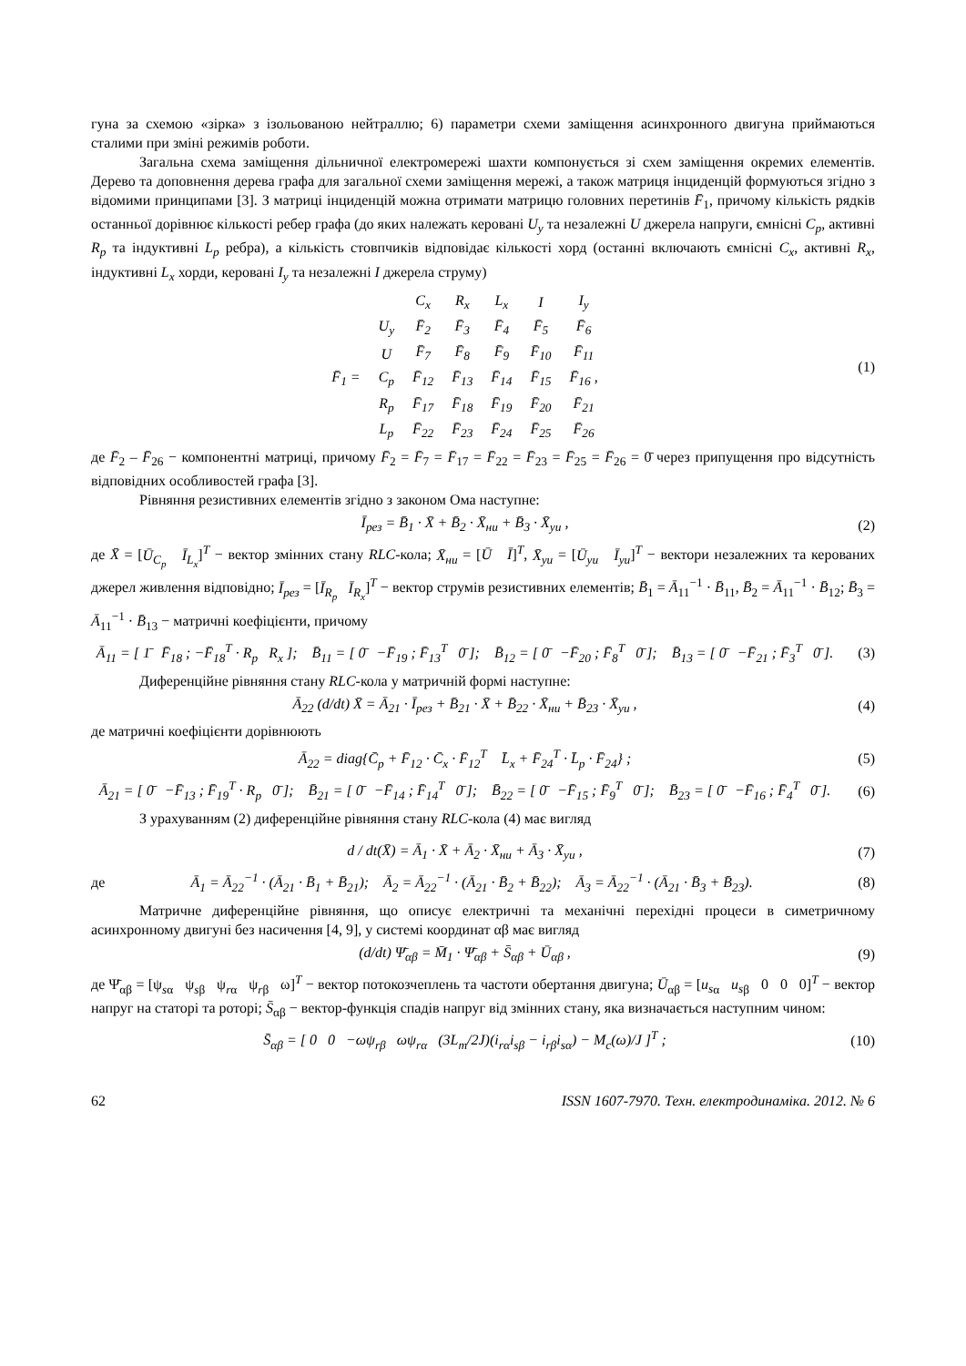гуна за схемою «зірка» з ізольованою нейтраллю; 6) параметри схеми заміщення асинхронного двигуна приймаються сталими при зміні режимів роботи.
Загальна схема заміщення дільничної електромережі шахти компонується зі схем заміщення окремих елементів. Дерево та доповнення дерева графа для загальної схеми заміщення мережі, а також матриця інциденцій формуються згідно з відомими принципами [3]. З матриці інциденцій можна отримати матрицю головних перетинів F̄<sub>1</sub>, причому кількість рядків останньої дорівнює кількості ребер графа (до яких належать керовані U<sub>y</sub> та незалежні U джерела напруги, ємнісні C<sub>p</sub>, активні R<sub>p</sub> та індуктивні L<sub>p</sub> ребра), а кількість стовпчиків відповідає кількості хорд (останні включають ємнісні C<sub>x</sub>, активні R<sub>x</sub>, індуктивні L<sub>x</sub> хорди, керовані I<sub>y</sub> та незалежні I джерела струму)
| | | C<sub>x</sub> | R<sub>x</sub> | L<sub>x</sub> | I | I<sub>y</sub> |
| | U<sub>y</sub> | F̄<sub>2</sub> | F̄<sub>3</sub> | F̄<sub>4</sub> | F̄<sub>5</sub> | F̄<sub>6</sub> |
| | U | F̄<sub>7</sub> | F̄<sub>8</sub> | F̄<sub>9</sub> | F̄<sub>10</sub> | F̄<sub>11</sub> |
| F̄<sub>1</sub> = | C<sub>p</sub> | F̄<sub>12</sub> | F̄<sub>13</sub> | F̄<sub>14</sub> | F̄<sub>15</sub> | F̄<sub>16</sub> , |
| | R<sub>p</sub> | F̄<sub>17</sub> | F̄<sub>18</sub> | F̄<sub>19</sub> | F̄<sub>20</sub> | F̄<sub>21</sub> |
| | L<sub>p</sub> | F̄<sub>22</sub> | F̄<sub>23</sub> | F̄<sub>24</sub> | F̄<sub>25</sub> | F̄<sub>26</sub> |
(1)
де F̄<sub>2</sub> – F̄<sub>26</sub> − компонентні матриці, причому F̄<sub>2</sub> = F̄<sub>7</sub> = F̄<sub>17</sub> = F̄<sub>22</sub> = F̄<sub>23</sub> = F̄<sub>25</sub> = F̄<sub>26</sub> = 0̄ через припущення про відсутність відповідних особливостей графа [3].
Рівняння резистивних елементів згідно з законом Ома наступне:
Ī<sub>рез</sub> = B̄<sub>1</sub> · X̄ + B̄<sub>2</sub> · X̄<sub>ни</sub> + B̄<sub>3</sub> · X̄<sub>уи</sub> ,
(2)
де X̄ = [Ū<sub>C<sub>p</sub></sub> Ī<sub>L<sub>x</sub></sub>]<sup>T</sup> − вектор змінних стану RLC-кола; X̄<sub>ни</sub> = [Ū Ī]<sup>T</sup>, X̄<sub>уи</sub> = [Ū<sub>уи</sub> Ī<sub>уи</sub>]<sup>T</sup> − вектори незалежних та керованих джерел живлення відповідно; Ī<sub>рез</sub> = [Ī<sub>R<sub>p</sub></sub> Ī<sub>R<sub>x</sub></sub>]<sup>T</sup> − вектор струмів резистивних елементів; B̄<sub>1</sub> = Ā<sub>11</sub><sup>−1</sup> · B̄<sub>11</sub>, B̄<sub>2</sub> = Ā<sub>11</sub><sup>−1</sup> · B̄<sub>12</sub>; B̄<sub>3</sub> = Ā<sub>11</sub><sup>−1</sup> · B̄<sub>13</sub> − матричні коефіцієнти, причому
Ā<sub>11</sub> = [ 1̄ F̄<sub>18</sub> ; −F̄<sub>18</sub><sup>T</sup> · R<sub>p</sub> R<sub>x</sub> ]; B̄<sub>11</sub> = [ 0̄ −F̄<sub>19</sub> ; F̄<sub>13</sub><sup>T</sup> 0̄ ]; B̄<sub>12</sub> = [ 0̄ −F̄<sub>20</sub> ; F̄<sub>8</sub><sup>T</sup> 0̄ ]; B̄<sub>13</sub> = [ 0̄ −F̄<sub>21</sub> ; F̄<sub>3</sub><sup>T</sup> 0̄ ].
(3)
Диференційне рівняння стану RLC-кола у матричній формі наступне:
Ā<sub>22</sub> (d/dt) X̄ = Ā<sub>21</sub> · Ī<sub>рез</sub> + B̄<sub>21</sub> · X̄ + B̄<sub>22</sub> · X̄<sub>ни</sub> + B̄<sub>23</sub> · X̄<sub>уи</sub> ,
(4)
де матричні коефіцієнти дорівнюють
Ā<sub>22</sub> = diag{C̄<sub>p</sub> + F̄<sub>12</sub> · C̄<sub>x</sub> · F̄<sub>12</sub><sup>T</sup> L̄<sub>x</sub> + F̄<sub>24</sub><sup>T</sup> · L̄<sub>p</sub> · F̄<sub>24</sub>} ;
(5)
Ā<sub>21</sub> = [ 0̄ −F̄<sub>13</sub> ; F̄<sub>19</sub><sup>T</sup> · R<sub>p</sub> 0̄ ]; B̄<sub>21</sub> = [ 0̄ −F̄<sub>14</sub> ; F̄<sub>14</sub><sup>T</sup> 0̄ ]; B̄<sub>22</sub> = [ 0̄ −F̄<sub>15</sub> ; F̄<sub>9</sub><sup>T</sup> 0̄ ]; B̄<sub>23</sub> = [ 0̄ −F̄<sub>16</sub> ; F̄<sub>4</sub><sup>T</sup> 0̄ ].
(6)
З урахуванням (2) диференційне рівняння стану RLC-кола (4) має вигляд
d / dt(X̄) = Ā<sub>1</sub> · X̄ + Ā<sub>2</sub> · X̄<sub>ни</sub> + Ā<sub>3</sub> · X̄<sub>уи</sub> ,
(7)
де
Ā<sub>1</sub> = Ā<sub>22</sub><sup>−1</sup> · (Ā<sub>21</sub> · B̄<sub>1</sub> + B̄<sub>21</sub>); Ā<sub>2</sub> = Ā<sub>22</sub><sup>−1</sup> · (Ā<sub>21</sub> · B̄<sub>2</sub> + B̄<sub>22</sub>); Ā<sub>3</sub> = Ā<sub>22</sub><sup>−1</sup> · (Ā<sub>21</sub> · B̄<sub>3</sub> + B̄<sub>23</sub>).
(8)
Матричне диференційне рівняння, що описує електричні та механічні перехідні процеси в симетричному асинхронному двигуні без насичення [4, 9], у системі координат αβ має вигляд
(d/dt) Ψ̄<sub>αβ</sub> = M̄<sub>1</sub> · Ψ̄<sub>αβ</sub> + S̄<sub>αβ</sub> + Ū<sub>αβ</sub> ,
(9)
де Ψ̄<sub>αβ</sub> = [ψ<sub>sα</sub> ψ<sub>sβ</sub> ψ<sub>rα</sub> ψ<sub>rβ</sub> ω]<sup>T</sup> − вектор потокозчеплень та частоти обертання двигуна; Ū<sub>αβ</sub> = [u<sub>s</sub><sub>α</sub> u<sub>s</sub><sub>β</sub> 0 0 0]<sup>T</sup> − вектор напруг на статорі та роторі; S̄<sub>αβ</sub> − вектор-функція спадів напруг від змінних стану, яка визначається наступним чином:
S̄<sub>αβ</sub> = [ 0 0 −ωψ<sub>rβ</sub> ωψ<sub>rα</sub> (3L<sub>m</sub>/2J)(i<sub>rα</sub>i<sub>sβ</sub> − i<sub>rβ</sub>i<sub>sα</sub>) − M<sub>c</sub>(ω)/J ]<sup>T</sup> ;
(10)
62 ISSN 1607-7970. Техн. електродинаміка. 2012. № 6